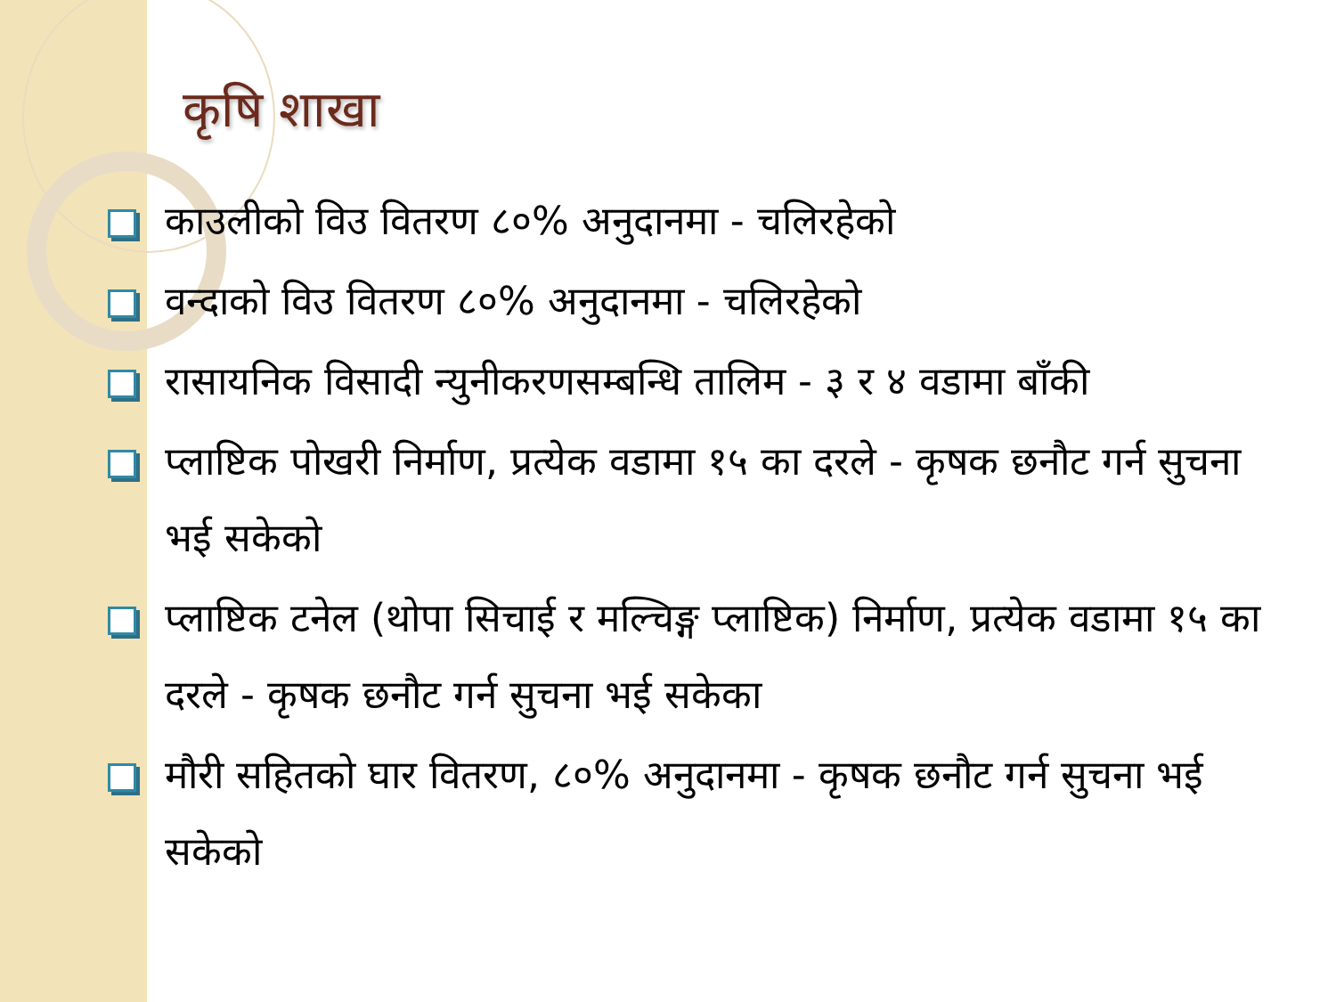कृषि शाखा
काउलीको विउ वितरण ८०% अनुदानमा - चलिरहेको
वन्दाको विउ वितरण ८०% अनुदानमा - चलिरहेको
रासायनिक विसादी न्युनीकरणसम्बन्धि तालिम - ३ र ४ वडामा बाँकी
प्लाष्टिक पोखरी निर्माण, प्रत्येक वडामा १५ का दरले - कृषक छनौट गर्न सुचना भई सकेको
प्लाष्टिक टनेल (थोपा सिचाई र मल्चिङ्ग प्लाष्टिक) निर्माण, प्रत्येक वडामा १५ का दरले - कृषक छनौट गर्न सुचना भई सकेका
मौरी सहितको घार वितरण, ८०% अनुदानमा - कृषक छनौट गर्न सुचना भई सकेको